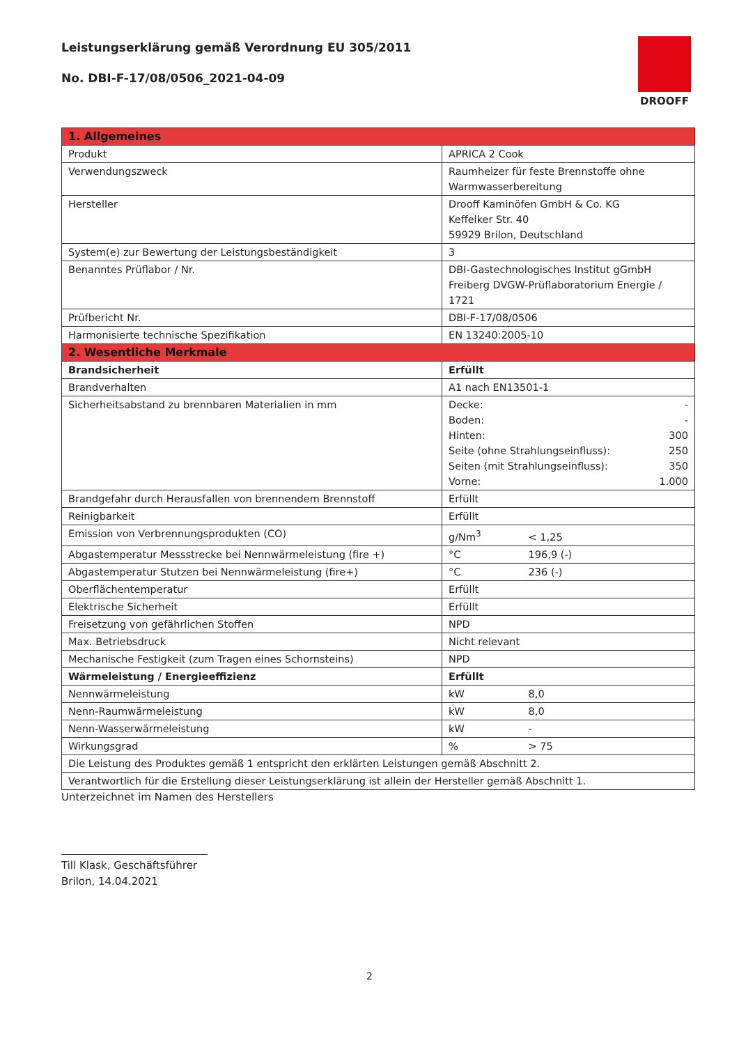Leistungserklärung gemäß Verordnung EU 305/2011
No. DBI-F-17/08/0506_2021-04-09
DROOFF
| 1. Allgemeines | |
| Produkt | APRICA 2 Cook |
| Verwendungszweck | Raumheizer für feste Brennstoffe ohne Warmwasserbereitung |
| Hersteller | Drooff Kaminöfen GmbH & Co. KG Keffelker Str. 40 59929 Brilon, Deutschland |
| System(e) zur Bewertung der Leistungsbeständigkeit | 3 |
| Benanntes Prüflabor / Nr. | DBI-Gastechnologisches Institut gGmbH Freiberg DVGW-Prüflaboratorium Energie / 1721 |
| Prüfbericht Nr. | DBI-F-17/08/0506 |
| Harmonisierte technische Spezifikation | EN 13240:2005-10 |
| 2. Wesentliche Merkmale | |
| Brandsicherheit | Erfüllt |
| Brandverhalten | A1 nach EN13501-1 |
| Sicherheitsabstand zu brennbaren Materialien in mm | Decke: - Boden: - Hinten: 300 Seite (ohne Strahlungseinfluss): 250 Seiten (mit Strahlungseinfluss): 350 Vorne: 1.000 |
| Brandgefahr durch Herausfallen von brennendem Brennstoff | Erfüllt |
| Reinigbarkeit | Erfüllt |
| Emission von Verbrennungsprodukten (CO) | g/Nm<sup>3</sup> < 1,25 |
| Abgastemperatur Messstrecke bei Nennwärmeleistung (fire +) | °C 196,9 (-) |
| Abgastemperatur Stutzen bei Nennwärmeleistung (fire+) | °C 236 (-) |
| Oberflächentemperatur | Erfüllt |
| Elektrische Sicherheit | Erfüllt |
| Freisetzung von gefährlichen Stoffen | NPD |
| Max. Betriebsdruck | Nicht relevant |
| Mechanische Festigkeit (zum Tragen eines Schornsteins) | NPD |
| Wärmeleistung / Energieeffizienz | Erfüllt |
| Nennwärmeleistung | kW 8,0 |
| Nenn-Raumwärmeleistung | kW 8,0 |
| Nenn-Wasserwärmeleistung | kW - |
| Wirkungsgrad | % > 75 |
| Die Leistung des Produktes gemäß 1 entspricht den erklärten Leistungen gemäß Abschnitt 2. | |
| Verantwortlich für die Erstellung dieser Leistungserklärung ist allein der Hersteller gemäß Abschnitt 1. | |
Unterzeichnet im Namen des Herstellers
Till Klask, Geschäftsführer
Brilon, 14.04.2021
2